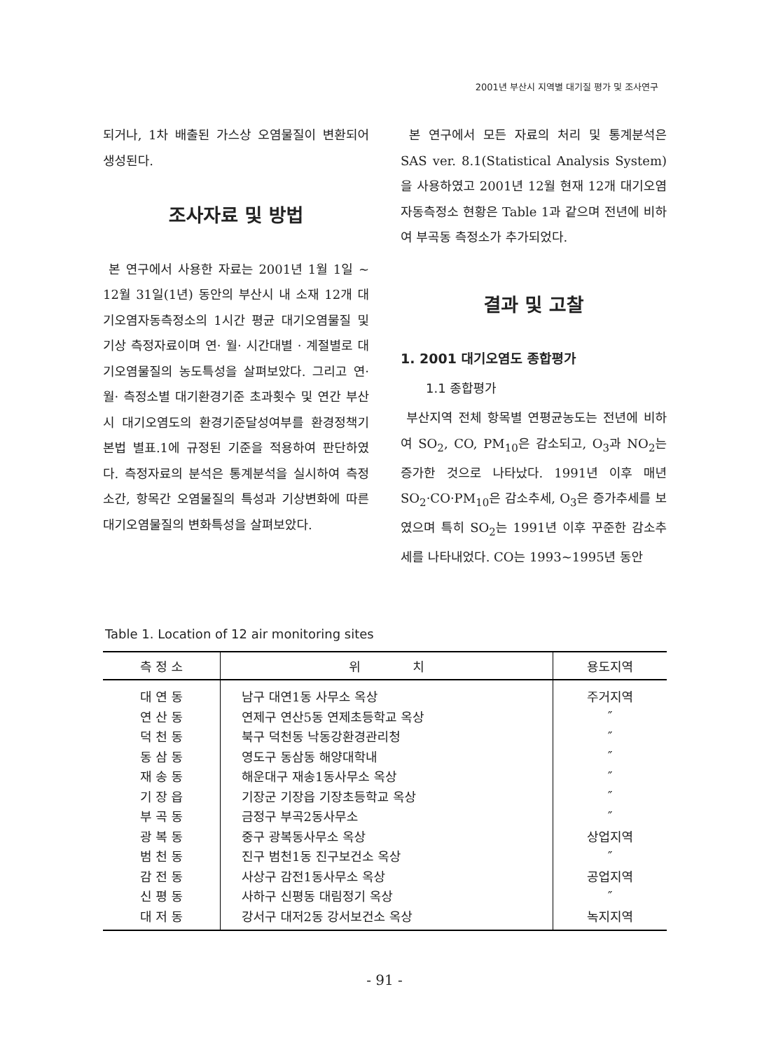2001년 부산시 지역별 대기질 평가 및 조사연구
되거나, 1차 배출된 가스상 오염물질이 변환되어 생성된다.
조사자료 및 방법
본 연구에서 사용한 자료는 2001년 1월 1일 ~ 12월 31일(1년) 동안의 부산시 내 소재 12개 대기오염자동측정소의 1시간 평균 대기오염물질 및 기상 측정자료이며 연· 월· 시간대별 · 계절별로 대기오염물질의 농도특성을 살펴보았다. 그리고 연· 월· 측정소별 대기환경기준 초과횟수 및 연간 부산시 대기오염도의 환경기준달성여부를 환경정책기본법 별표.1에 규정된 기준을 적용하여 판단하였다. 측정자료의 분석은 통계분석을 실시하여 측정소간, 항목간 오염물질의 특성과 기상변화에 따른 대기오염물질의 변화특성을 살펴보았다.
본 연구에서 모든 자료의 처리 및 통계분석은 SAS ver. 8.1(Statistical Analysis System)을 사용하였고 2001년 12월 현재 12개 대기오염자동측정소 현황은 Table 1과 같으며 전년에 비하여 부곡동 측정소가 추가되었다.
결과 및 고찰
1. 2001 대기오염도 종합평가
1.1 종합평가
부산지역 전체 항목별 연평균농도는 전년에 비하여 SO<sub>2</sub>, CO, PM<sub>10</sub>은 감소되고, O<sub>3</sub>과 NO<sub>2</sub>는 증가한 것으로 나타났다. 1991년 이후 매년 SO<sub>2</sub>·CO·PM<sub>10</sub>은 감소추세, O<sub>3</sub>은 증가추세를 보였으며 특히 SO<sub>2</sub>는 1991년 이후 꾸준한 감소추세를 나타내었다. CO는 1993~1995년 동안
Table 1. Location of 12 air monitoring sites
| 측 정 소 | 위 치 | 용도지역 |
| --- | --- | --- |
| 대 연 동 | 남구 대연1동 사무소 옥상 | 주거지역 |
| 연 산 동 | 연제구 연산5동 연제초등학교 옥상 | ″ |
| 덕 천 동 | 북구 덕천동 낙동강환경관리청 | ″ |
| 동 삼 동 | 영도구 동삼동 해양대학내 | ″ |
| 재 송 동 | 해운대구 재송1동사무소 옥상 | ″ |
| 기 장 읍 | 기장군 기장읍 기장초등학교 옥상 | ″ |
| 부 곡 동 | 금정구 부곡2동사무소 | ″ |
| 광 복 동 | 중구 광복동사무소 옥상 | 상업지역 |
| 범 천 동 | 진구 범천1동 진구보건소 옥상 | ″ |
| 감 전 동 | 사상구 감전1동사무소 옥상 | 공업지역 |
| 신 평 동 | 사하구 신평동 대림정기 옥상 | ″ |
| 대 저 동 | 강서구 대저2동 강서보건소 옥상 | 녹지지역 |
- 91 -